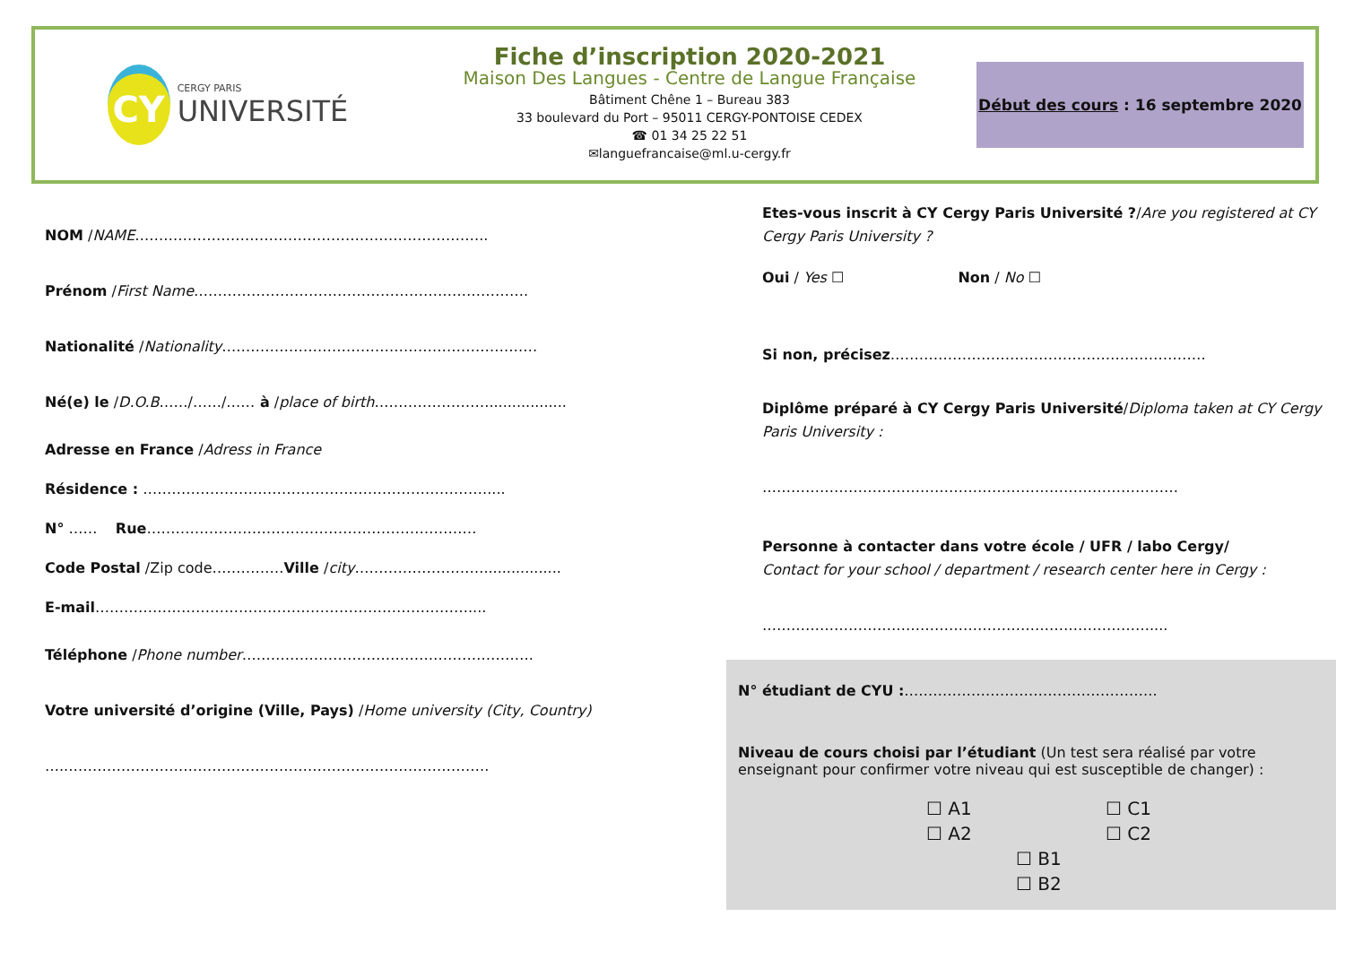CY
CERGY PARIS
UNIVERSITÉ
Fiche d’inscription 2020-2021
Maison Des Langues - Centre de Langue Française
Bâtiment Chêne 1 – Bureau 383
33 boulevard du Port – 95011 CERGY-PONTOISE CEDEX
☎ 01 34 25 22 51
✉languefrancaise@ml.u-cergy.fr
Début des cours : 16 septembre 2020
NOM / NAME ………………………………………………………………..
Prénom / First Name …………………………………………………………….
Nationalité / Nationality …………………………………………………………
Né(e) le / D.O.B ……/……/…… à / place of birth …………………….................
Adresse en France / Adress in France
Résidence : ………………………………………………………………....
N° …… Rue ……………………………………………………………
Code Postal /Zip code…………… Ville / city ……………………….................
E-mail ……………………………………………………………………....
Téléphone / Phone number …………………………………………………….
Votre université d’origine (Ville, Pays) / Home university (City, Country)
…..…………………………………………………………………………….
Etes-vous inscrit à CY Cergy Paris Université ?/Are you registered at CY Cergy Paris University ?
Oui / Yes ☐ Non / No ☐
Si non, précisez…………………………………………………………
Diplôme préparé à CY Cergy Paris Université/Diploma taken at CY Cergy Paris University :
……………………………………………………………………………
Personne à contacter dans votre école / UFR / labo Cergy/
Contact for your school / department / research center here in Cergy :
………………………………………………………………………....
N° étudiant de CYU :……………………………………………..
Niveau de cours choisi par l’étudiant (Un test sera réalisé par votre enseignant pour confirmer votre niveau qui est susceptible de changer) :
☐ A1 ☐ C1 ☐ A2 ☐ C2 ☐ B1 ☐ B2